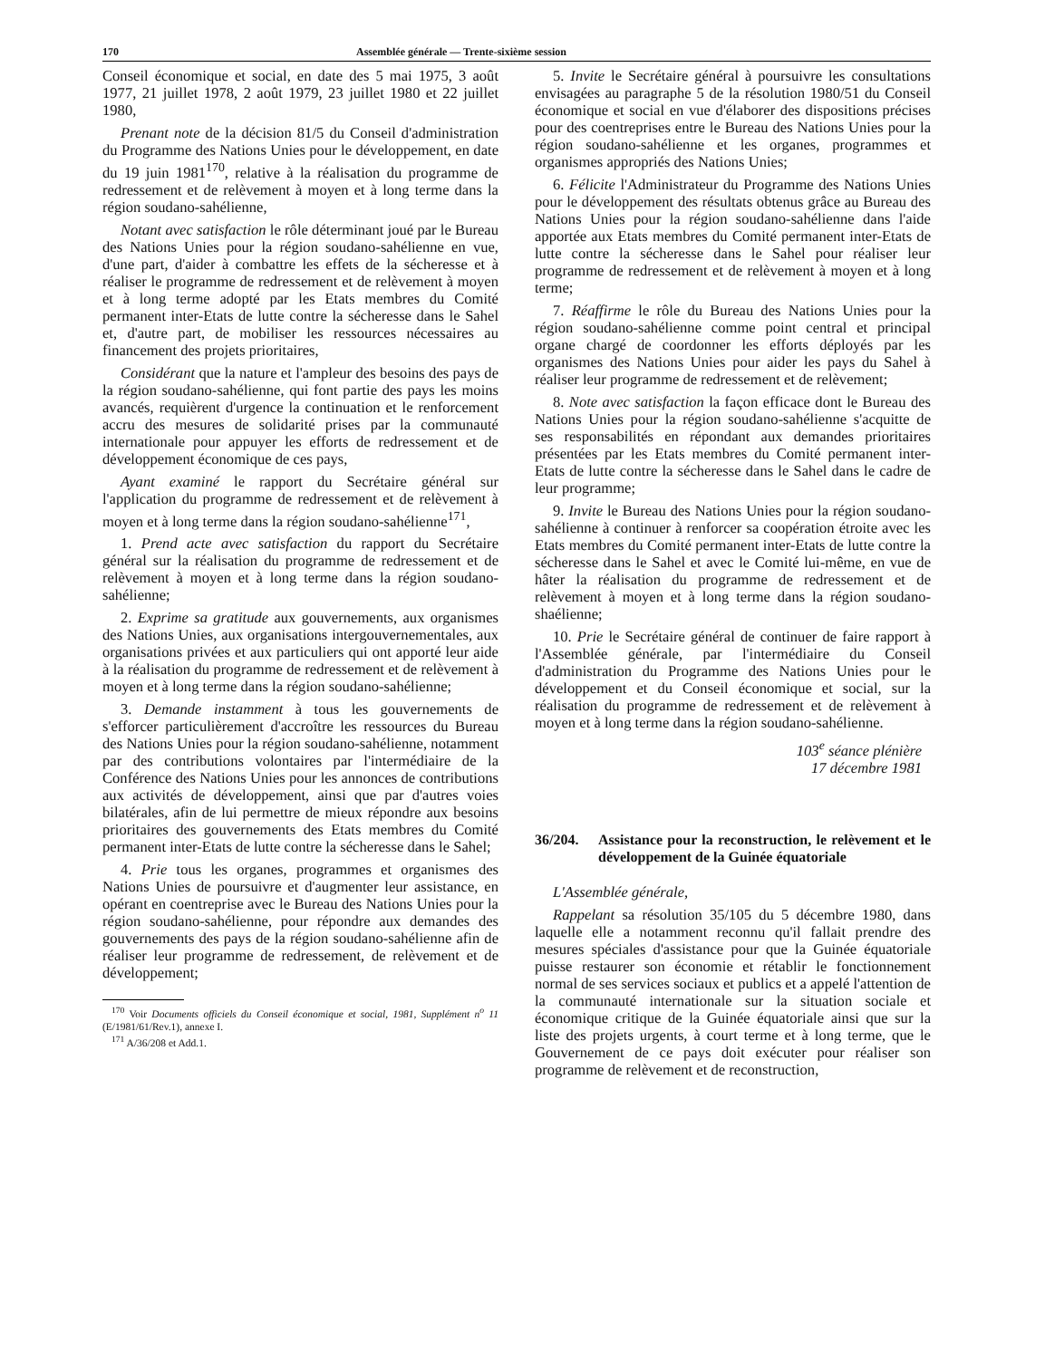170 Assemblée générale — Trente-sixième session
Conseil économique et social, en date des 5 mai 1975, 3 août 1977, 21 juillet 1978, 2 août 1979, 23 juillet 1980 et 22 juillet 1980,
Prenant note de la décision 81/5 du Conseil d'administration du Programme des Nations Unies pour le développement, en date du 19 juin 1981<sup>170</sup>, relative à la réalisation du programme de redressement et de relèvement à moyen et à long terme dans la région soudano-sahélienne,
Notant avec satisfaction le rôle déterminant joué par le Bureau des Nations Unies pour la région soudano-sahélienne en vue, d'une part, d'aider à combattre les effets de la sécheresse et à réaliser le programme de redressement et de relèvement à moyen et à long terme adopté par les Etats membres du Comité permanent inter-Etats de lutte contre la sécheresse dans le Sahel et, d'autre part, de mobiliser les ressources nécessaires au financement des projets prioritaires,
Considérant que la nature et l'ampleur des besoins des pays de la région soudano-sahélienne, qui font partie des pays les moins avancés, requièrent d'urgence la continuation et le renforcement accru des mesures de solidarité prises par la communauté internationale pour appuyer les efforts de redressement et de développement économique de ces pays,
Ayant examiné le rapport du Secrétaire général sur l'application du programme de redressement et de relèvement à moyen et à long terme dans la région soudano-sahélienne<sup>171</sup>,
1. Prend acte avec satisfaction du rapport du Secrétaire général sur la réalisation du programme de redressement et de relèvement à moyen et à long terme dans la région soudano-sahélienne;
2. Exprime sa gratitude aux gouvernements, aux organismes des Nations Unies, aux organisations intergouvernementales, aux organisations privées et aux particuliers qui ont apporté leur aide à la réalisation du programme de redressement et de relèvement à moyen et à long terme dans la région soudano-sahélienne;
3. Demande instamment à tous les gouvernements de s'efforcer particulièrement d'accroître les ressources du Bureau des Nations Unies pour la région soudano-sahélienne, notamment par des contributions volontaires par l'intermédiaire de la Conférence des Nations Unies pour les annonces de contributions aux activités de développement, ainsi que par d'autres voies bilatérales, afin de lui permettre de mieux répondre aux besoins prioritaires des gouvernements des Etats membres du Comité permanent inter-Etats de lutte contre la sécheresse dans le Sahel;
4. Prie tous les organes, programmes et organismes des Nations Unies de poursuivre et d'augmenter leur assistance, en opérant en coentreprise avec le Bureau des Nations Unies pour la région soudano-sahélienne, pour répondre aux demandes des gouvernements des pays de la région soudano-sahélienne afin de réaliser leur programme de redressement, de relèvement et de développement;
<sup>170</sup> Voir Documents officiels du Conseil économique et social, 1981, Supplément n<sup>o</sup> 11 (E/1981/61/Rev.1), annexe I.
<sup>171</sup> A/36/208 et Add.1.
5. Invite le Secrétaire général à poursuivre les consultations envisagées au paragraphe 5 de la résolution 1980/51 du Conseil économique et social en vue d'élaborer des dispositions précises pour des coentreprises entre le Bureau des Nations Unies pour la région soudano-sahélienne et les organes, programmes et organismes appropriés des Nations Unies;
6. Félicite l'Administrateur du Programme des Nations Unies pour le développement des résultats obtenus grâce au Bureau des Nations Unies pour la région soudano-sahélienne dans l'aide apportée aux Etats membres du Comité permanent inter-Etats de lutte contre la sécheresse dans le Sahel pour réaliser leur programme de redressement et de relèvement à moyen et à long terme;
7. Réaffirme le rôle du Bureau des Nations Unies pour la région soudano-sahélienne comme point central et principal organe chargé de coordonner les efforts déployés par les organismes des Nations Unies pour aider les pays du Sahel à réaliser leur programme de redressement et de relèvement;
8. Note avec satisfaction la façon efficace dont le Bureau des Nations Unies pour la région soudano-sahélienne s'acquitte de ses responsabilités en répondant aux demandes prioritaires présentées par les Etats membres du Comité permanent inter-Etats de lutte contre la sécheresse dans le Sahel dans le cadre de leur programme;
9. Invite le Bureau des Nations Unies pour la région soudano-sahélienne à continuer à renforcer sa coopération étroite avec les Etats membres du Comité permanent inter-Etats de lutte contre la sécheresse dans le Sahel et avec le Comité lui-même, en vue de hâter la réalisation du programme de redressement et de relèvement à moyen et à long terme dans la région soudano-shaélienne;
10. Prie le Secrétaire général de continuer de faire rapport à l'Assemblée générale, par l'intermédiaire du Conseil d'administration du Programme des Nations Unies pour le développement et du Conseil économique et social, sur la réalisation du programme de redressement et de relèvement à moyen et à long terme dans la région soudano-sahélienne.
103<sup>e</sup> séance plénière
17 décembre 1981
36/204. Assistance pour la reconstruction, le relèvement et le développement de la Guinée équatoriale
L'Assemblée générale,
Rappelant sa résolution 35/105 du 5 décembre 1980, dans laquelle elle a notamment reconnu qu'il fallait prendre des mesures spéciales d'assistance pour que la Guinée équatoriale puisse restaurer son économie et rétablir le fonctionnement normal de ses services sociaux et publics et a appelé l'attention de la communauté internationale sur la situation sociale et économique critique de la Guinée équatoriale ainsi que sur la liste des projets urgents, à court terme et à long terme, que le Gouvernement de ce pays doit exécuter pour réaliser son programme de relèvement et de reconstruction,